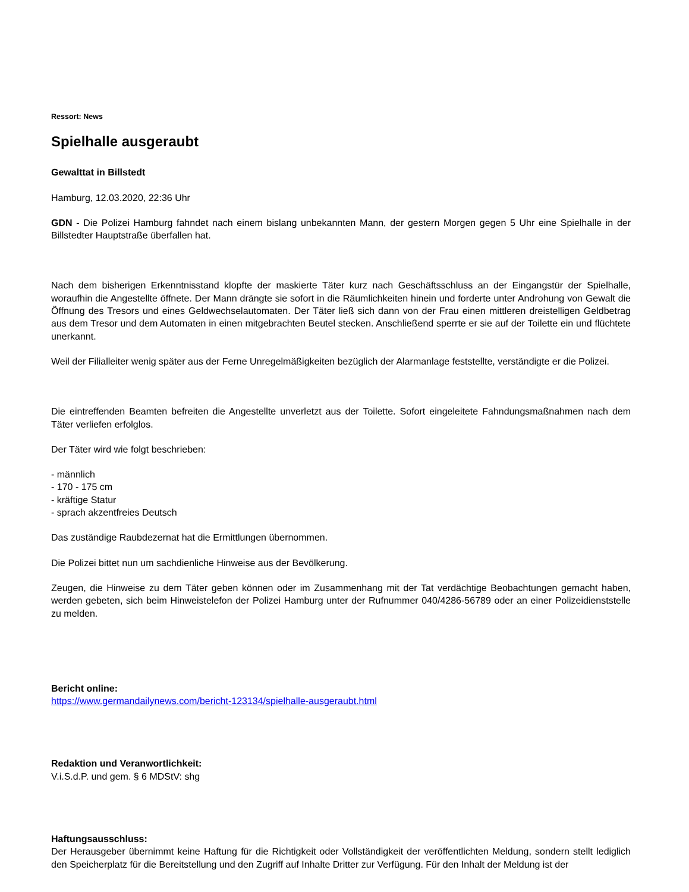Ressort: News
Spielhalle ausgeraubt
Gewalttat in Billstedt
Hamburg, 12.03.2020, 22:36 Uhr
GDN - Die Polizei Hamburg fahndet nach einem bislang unbekannten Mann, der gestern Morgen gegen 5 Uhr eine Spielhalle in der Billstedter Hauptstraße überfallen hat.
Nach dem bisherigen Erkenntnisstand klopfte der maskierte Täter kurz nach Geschäftsschluss an der Eingangstür der Spielhalle, woraufhin die Angestellte öffnete. Der Mann drängte sie sofort in die Räumlichkeiten hinein und forderte unter Androhung von Gewalt die Öffnung des Tresors und eines Geldwechselautomaten. Der Täter ließ sich dann von der Frau einen mittleren dreistelligen Geldbetrag aus dem Tresor und dem Automaten in einen mitgebrachten Beutel stecken. Anschließend sperrte er sie auf der Toilette ein und flüchtete unerkannt.
Weil der Filialleiter wenig später aus der Ferne Unregelmäßigkeiten bezüglich der Alarmanlage feststellte, verständigte er die Polizei.
Die eintreffenden Beamten befreiten die Angestellte unverletzt aus der Toilette. Sofort eingeleitete Fahndungsmaßnahmen nach dem Täter verliefen erfolglos.
Der Täter wird wie folgt beschrieben:
- männlich
- 170 - 175 cm
- kräftige Statur
- sprach akzentfreies Deutsch
Das zuständige Raubdezernat hat die Ermittlungen übernommen.
Die Polizei bittet nun um sachdienliche Hinweise aus der Bevölkerung.
Zeugen, die Hinweise zu dem Täter geben können oder im Zusammenhang mit der Tat verdächtige Beobachtungen gemacht haben, werden gebeten, sich beim Hinweistelefon der Polizei Hamburg unter der Rufnummer 040/4286-56789 oder an einer Polizeidienststelle zu melden.
Bericht online:
https://www.germandailynews.com/bericht-123134/spielhalle-ausgeraubt.html
Redaktion und Veranwortlichkeit:
V.i.S.d.P. und gem. § 6 MDStV: shg
Haftungsausschluss:
Der Herausgeber übernimmt keine Haftung für die Richtigkeit oder Vollständigkeit der veröffentlichten Meldung, sondern stellt lediglich den Speicherplatz für die Bereitstellung und den Zugriff auf Inhalte Dritter zur Verfügung. Für den Inhalt der Meldung ist der